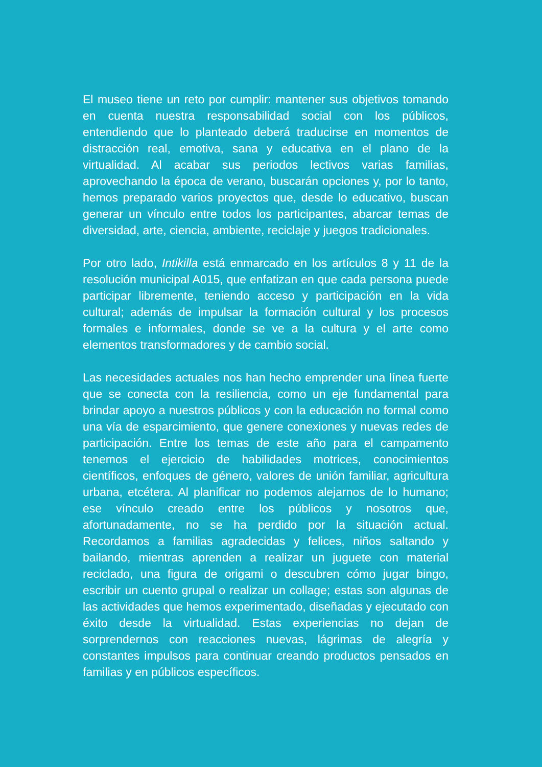El museo tiene un reto por cumplir: mantener sus objetivos tomando en cuenta nuestra responsabilidad social con los públicos, entendiendo que lo planteado deberá traducirse en momentos de distracción real, emotiva, sana y educativa en el plano de la virtualidad. Al acabar sus periodos lectivos varias familias, aprovechando la época de verano, buscarán opciones y, por lo tanto, hemos preparado varios proyectos que, desde lo educativo, buscan generar un vínculo entre todos los participantes, abarcar temas de diversidad, arte, ciencia, ambiente, reciclaje y juegos tradicionales.
Por otro lado, Intikilla está enmarcado en los artículos 8 y 11 de la resolución municipal A015, que enfatizan en que cada persona puede participar libremente, teniendo acceso y participación en la vida cultural; además de impulsar la formación cultural y los procesos formales e informales, donde se ve a la cultura y el arte como elementos transformadores y de cambio social.
Las necesidades actuales nos han hecho emprender una línea fuerte que se conecta con la resiliencia, como un eje fundamental para brindar apoyo a nuestros públicos y con la educación no formal como una vía de esparcimiento, que genere conexiones y nuevas redes de participación. Entre los temas de este año para el campamento tenemos el ejercicio de habilidades motrices, conocimientos científicos, enfoques de género, valores de unión familiar, agricultura urbana, etcétera. Al planificar no podemos alejarnos de lo humano; ese vínculo creado entre los públicos y nosotros que, afortunadamente, no se ha perdido por la situación actual. Recordamos a familias agradecidas y felices, niños saltando y bailando, mientras aprenden a realizar un juguete con material reciclado, una figura de origami o descubren cómo jugar bingo, escribir un cuento grupal o realizar un collage; estas son algunas de las actividades que hemos experimentado, diseñadas y ejecutado con éxito desde la virtualidad. Estas experiencias no dejan de sorprendernos con reacciones nuevas, lágrimas de alegría y constantes impulsos para continuar creando productos pensados en familias y en públicos específicos.